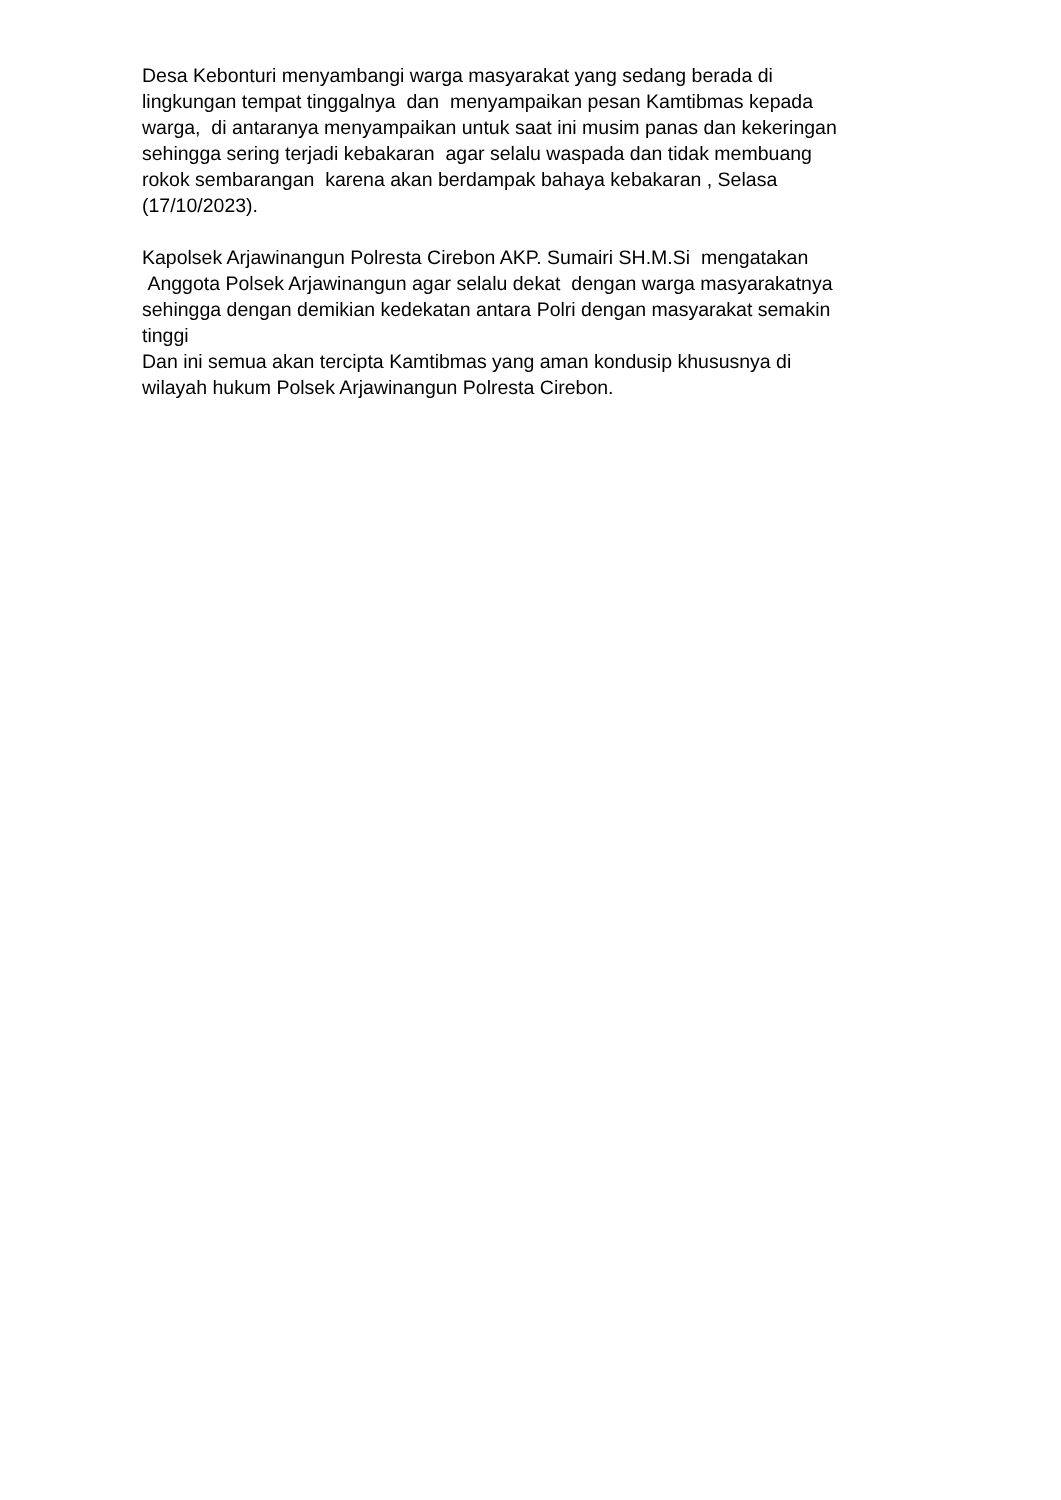Desa Kebonturi menyambangi warga masyarakat yang sedang berada di lingkungan tempat tinggalnya dan menyampaikan pesan Kamtibmas kepada warga, di antaranya menyampaikan untuk saat ini musim panas dan kekeringan sehingga sering terjadi kebakaran agar selalu waspada dan tidak membuang rokok sembarangan karena akan berdampak bahaya kebakaran , Selasa (17/10/2023).
Kapolsek Arjawinangun Polresta Cirebon AKP. Sumairi SH.M.Si mengatakan Anggota Polsek Arjawinangun agar selalu dekat dengan warga masyarakatnya sehingga dengan demikian kedekatan antara Polri dengan masyarakat semakin tinggi Dan ini semua akan tercipta Kamtibmas yang aman kondusip khususnya di wilayah hukum Polsek Arjawinangun Polresta Cirebon.